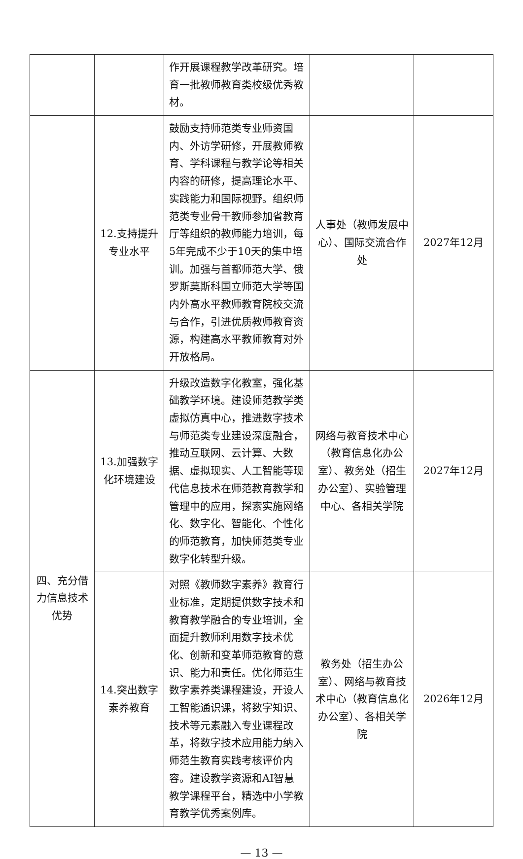| | | 作开展课程教学改革研究。培育一批教师教育类校级优秀教材。 | | |
| | 12.支持提升专业水平 | 鼓励支持师范类专业师资国内、外访学研修，开展教师教育、学科课程与教学论等相关内容的研修，提高理论水平、实践能力和国际视野。组织师范类专业骨干教师参加省教育厅等组织的教师能力培训，每5年完成不少于10天的集中培训。加强与首都师范大学、俄罗斯莫斯科国立师范大学等国内外高水平教师教育院校交流与合作，引进优质教师教育资源，构建高水平教师教育对外开放格局。 | 人事处（教师发展中心）、国际交流合作处 | 2027年12月 |
| 四、充分借力信息技术优势 | 13.加强数字化环境建设 | 升级改造数字化教室，强化基础教学环境。建设师范教学类虚拟仿真中心，推进数字技术与师范类专业建设深度融合，推动互联网、云计算、大数据、虚拟现实、人工智能等现代信息技术在师范教育教学和管理中的应用，探索实施网络化、数字化、智能化、个性化的师范教育，加快师范类专业数字化转型升级。 | 网络与教育技术中心（教育信息化办公室）、教务处（招生办公室）、实验管理中心、各相关学院 | 2027年12月 |
| | 14.突出数字素养教育 | 对照《教师数字素养》教育行业标准，定期提供数字技术和教育教学融合的专业培训，全面提升教师利用数字技术优化、创新和变革师范教育的意识、能力和责任。优化师范生数字素养类课程建设，开设人工智能通识课，将数字知识、技术等元素融入专业课程改革，将数字技术应用能力纳入师范生教育实践考核评价内容。建设教学资源和AI智慧教学课程平台，精选中小学教育教学优秀案例库。 | 教务处（招生办公室）、网络与教育技术中心（教育信息化办公室）、各相关学院 | 2026年12月 |
— 13 —